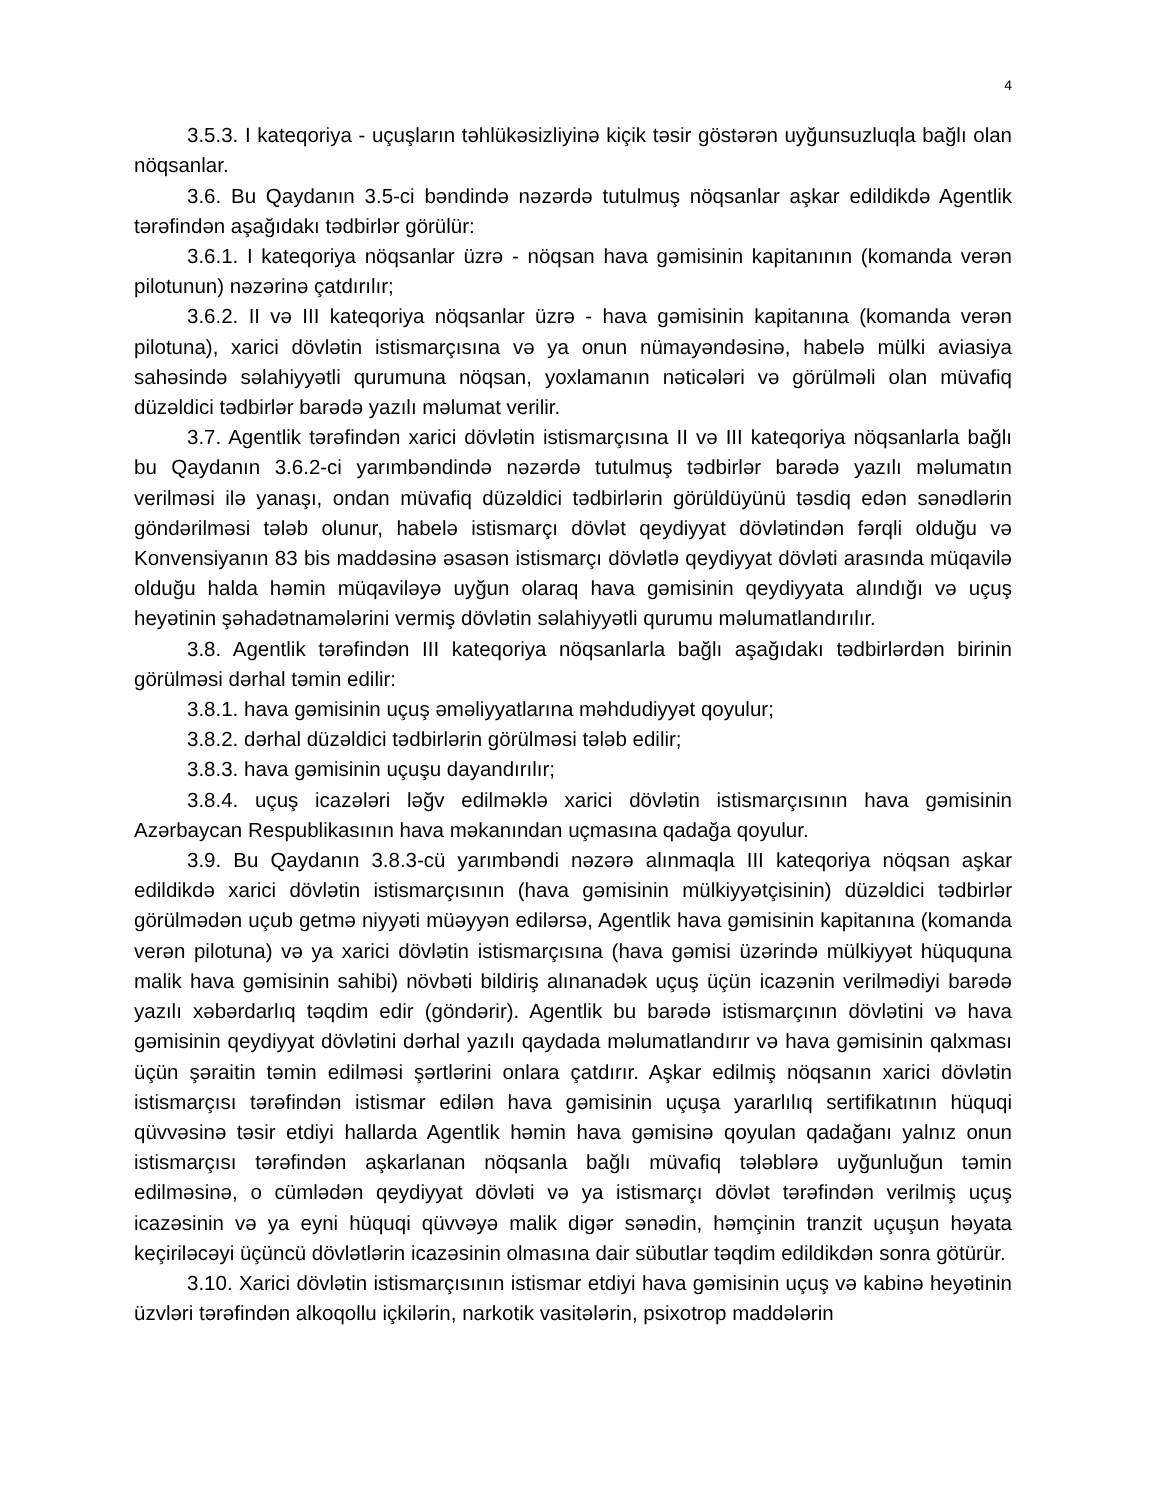4
3.5.3. I kateqoriya - uçuşların təhlükəsizliyinə kiçik təsir göstərən uyğunsuzluqla bağlı olan nöqsanlar.
3.6. Bu Qaydanın 3.5-ci bəndində nəzərdə tutulmuş nöqsanlar aşkar edildikdə Agentlik tərəfindən aşağıdakı tədbirlər görülür:
3.6.1. I kateqoriya nöqsanlar üzrə - nöqsan hava gəmisinin kapitanının (komanda verən pilotunun) nəzərinə çatdırılır;
3.6.2. II və III kateqoriya nöqsanlar üzrə - hava gəmisinin kapitanına (komanda verən pilotuna), xarici dövlətin istismarçısına və ya onun nümayəndəsinə, habelə mülki aviasiya sahəsində səlahiyyətli qurumuna nöqsan, yoxlamanın nəticələri və görülməli olan müvafiq düzəldici tədbirlər barədə yazılı məlumat verilir.
3.7. Agentlik tərəfindən xarici dövlətin istismarçısına II və III kateqoriya nöqsanlarla bağlı bu Qaydanın 3.6.2-ci yarımbəndində nəzərdə tutulmuş tədbirlər barədə yazılı məlumatın verilməsi ilə yanaşı, ondan müvafiq düzəldici tədbirlərin görüldüyünü təsdiq edən sənədlərin göndərilməsi tələb olunur, habelə istismarçı dövlət qeydiyyat dövlətindən fərqli olduğu və Konvensiyanın 83 bis maddəsinə əsasən istismarçı dövlətlə qeydiyyat dövləti arasında müqavilə olduğu halda həmin müqaviləyə uyğun olaraq hava gəmisinin qeydiyyata alındığı və uçuş heyətinin şəhadətnamələrini vermiş dövlətin səlahiyyətli qurumu məlumatlandırılır.
3.8. Agentlik tərəfindən III kateqoriya nöqsanlarla bağlı aşağıdakı tədbirlərdən birinin görülməsi dərhal təmin edilir:
3.8.1. hava gəmisinin uçuş əməliyyatlarına məhdudiyyət qoyulur;
3.8.2. dərhal düzəldici tədbirlərin görülməsi tələb edilir;
3.8.3. hava gəmisinin uçuşu dayandırılır;
3.8.4. uçuş icazələri ləğv edilməklə xarici dövlətin istismarçısının hava gəmisinin Azərbaycan Respublikasının hava məkanından uçmasına qadağa qoyulur.
3.9. Bu Qaydanın 3.8.3-cü yarımbəndi nəzərə alınmaqla III kateqoriya nöqsan aşkar edildikdə xarici dövlətin istismarçısının (hava gəmisinin mülkiyyətçisinin) düzəldici tədbirlər görülmədən uçub getmə niyyəti müəyyən edilərsə, Agentlik hava gəmisinin kapitanına (komanda verən pilotuna) və ya xarici dövlətin istismarçısına (hava gəmisi üzərində mülkiyyət hüququna malik hava gəmisinin sahibi) növbəti bildiriş alınanadək uçuş üçün icazənin verilmədiyi barədə yazılı xəbərdarlıq təqdim edir (göndərir). Agentlik bu barədə istismarçının dövlətini və hava gəmisinin qeydiyyat dövlətini dərhal yazılı qaydada məlumatlandırır və hava gəmisinin qalxması üçün şəraitin təmin edilməsi şərtlərini onlara çatdırır. Aşkar edilmiş nöqsanın xarici dövlətin istismarçısı tərəfindən istismar edilən hava gəmisinin uçuşa yararlılıq sertifikatının hüquqi qüvvəsinə təsir etdiyi hallarda Agentlik həmin hava gəmisinə qoyulan qadağanı yalnız onun istismarçısı tərəfindən aşkarlanan nöqsanla bağlı müvafiq tələblərə uyğunluğun təmin edilməsinə, o cümlədən qeydiyyat dövləti və ya istismarçı dövlət tərəfindən verilmiş uçuş icazəsinin və ya eyni hüquqi qüvvəyə malik digər sənədin, həmçinin tranzit uçuşun həyata keçiriləcəyi üçüncü dövlətlərin icazəsinin olmasına dair sübutlar təqdim edildikdən sonra götürür.
3.10. Xarici dövlətin istismarçısının istismar etdiyi hava gəmisinin uçuş və kabinə heyətinin üzvləri tərəfindən alkoqollu içkilərin, narkotik vasitələrin, psixotrop maddələrin